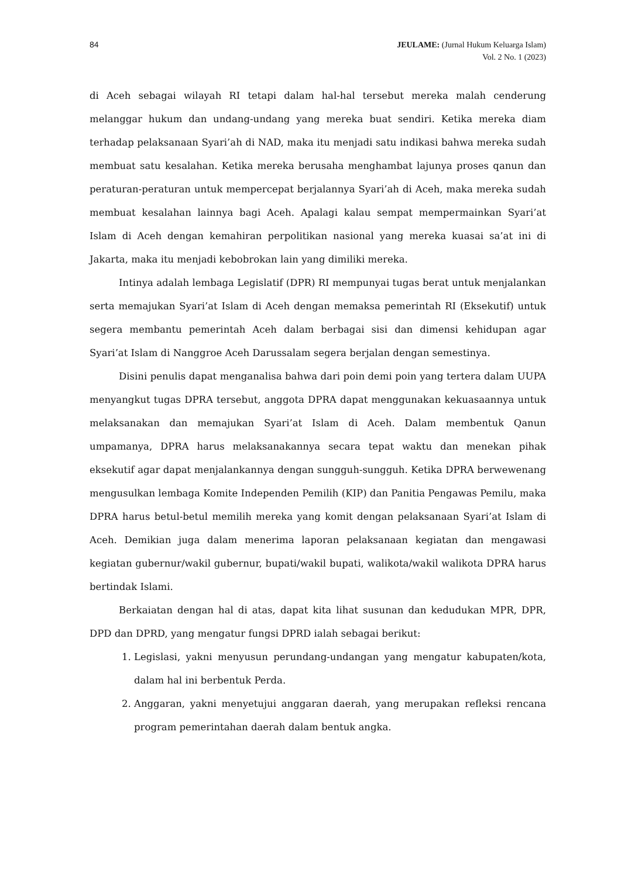84 JEULAME: (Jurnal Hukum Keluarga Islam)
Vol. 2 No. 1 (2023)
di Aceh sebagai wilayah RI tetapi dalam hal-hal tersebut mereka malah cenderung melanggar hukum dan undang-undang yang mereka buat sendiri. Ketika mereka diam terhadap pelaksanaan Syari’ah di NAD, maka itu menjadi satu indikasi bahwa mereka sudah membuat satu kesalahan. Ketika mereka berusaha menghambat lajunya proses qanun dan peraturan-peraturan untuk mempercepat berjalannya Syari’ah di Aceh, maka mereka sudah membuat kesalahan lainnya bagi Aceh. Apalagi kalau sempat mempermainkan Syari’at Islam di Aceh dengan kemahiran perpolitikan nasional yang mereka kuasai sa’at ini di Jakarta, maka itu menjadi kebobrokan lain yang dimiliki mereka.
Intinya adalah lembaga Legislatif (DPR) RI mempunyai tugas berat untuk menjalankan serta memajukan Syari’at Islam di Aceh dengan memaksa pemerintah RI (Eksekutif) untuk segera membantu pemerintah Aceh dalam berbagai sisi dan dimensi kehidupan agar Syari’at Islam di Nanggroe Aceh Darussalam segera berjalan dengan semestinya.
Disini penulis dapat menganalisa bahwa dari poin demi poin yang tertera dalam UUPA menyangkut tugas DPRA tersebut, anggota DPRA dapat menggunakan kekuasaannya untuk melaksanakan dan memajukan Syari’at Islam di Aceh. Dalam membentuk Qanun umpamanya, DPRA harus melaksanakannya secara tepat waktu dan menekan pihak eksekutif agar dapat menjalankannya dengan sungguh-sungguh. Ketika DPRA berwewenang mengusulkan lembaga Komite Independen Pemilih (KIP) dan Panitia Pengawas Pemilu, maka DPRA harus betul-betul memilih mereka yang komit dengan pelaksanaan Syari’at Islam di Aceh. Demikian juga dalam menerima laporan pelaksanaan kegiatan dan mengawasi kegiatan gubernur/wakil gubernur, bupati/wakil bupati, walikota/wakil walikota DPRA harus bertindak Islami.
Berkaiatan dengan hal di atas, dapat kita lihat susunan dan kedudukan MPR, DPR, DPD dan DPRD, yang mengatur fungsi DPRD ialah sebagai berikut:
1. Legislasi, yakni menyusun perundang-undangan yang mengatur kabupaten/kota, dalam hal ini berbentuk Perda.
2. Anggaran, yakni menyetujui anggaran daerah, yang merupakan refleksi rencana program pemerintahan daerah dalam bentuk angka.